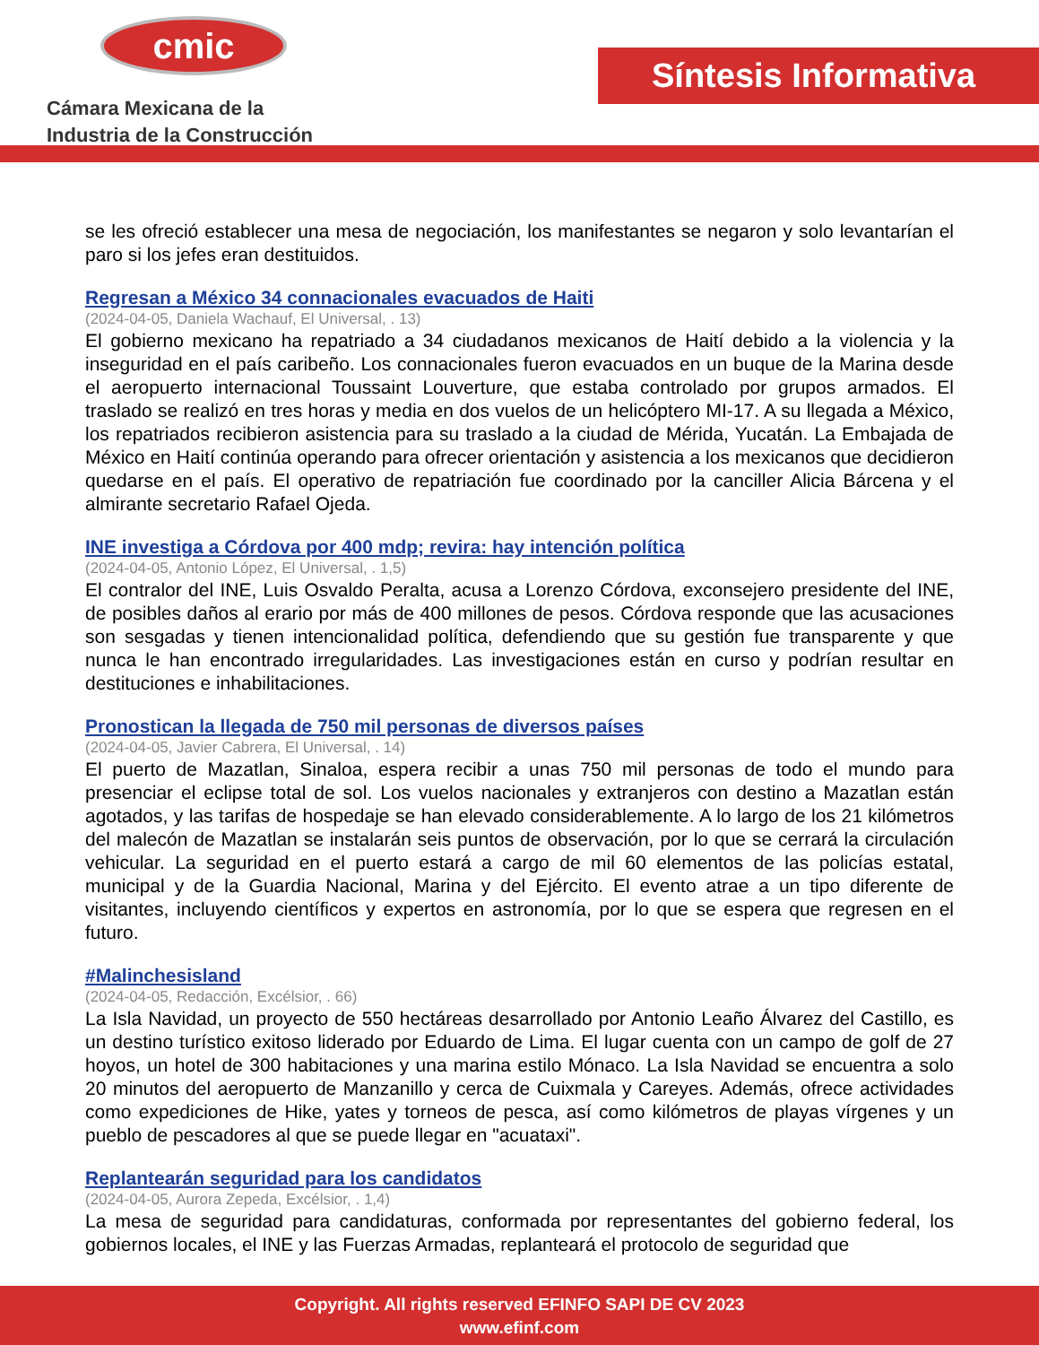cmic
Cámara Mexicana de la
Industria de la Construcción
Síntesis Informativa
se les ofreció establecer una mesa de negociación, los manifestantes se negaron y solo levantarían el paro si los jefes eran destituidos.
Regresan a México 34 connacionales evacuados de Haiti
(2024-04-05, Daniela Wachauf, El Universal, . 13)
El gobierno mexicano ha repatriado a 34 ciudadanos mexicanos de Haití debido a la violencia y la inseguridad en el país caribeño. Los connacionales fueron evacuados en un buque de la Marina desde el aeropuerto internacional Toussaint Louverture, que estaba controlado por grupos armados. El traslado se realizó en tres horas y media en dos vuelos de un helicóptero MI-17. A su llegada a México, los repatriados recibieron asistencia para su traslado a la ciudad de Mérida, Yucatán. La Embajada de México en Haití continúa operando para ofrecer orientación y asistencia a los mexicanos que decidieron quedarse en el país. El operativo de repatriación fue coordinado por la canciller Alicia Bárcena y el almirante secretario Rafael Ojeda.
INE investiga a Córdova por 400 mdp; revira: hay intención política
(2024-04-05, Antonio López, El Universal, . 1,5)
El contralor del INE, Luis Osvaldo Peralta, acusa a Lorenzo Córdova, exconsejero presidente del INE, de posibles daños al erario por más de 400 millones de pesos. Córdova responde que las acusaciones son sesgadas y tienen intencionalidad política, defendiendo que su gestión fue transparente y que nunca le han encontrado irregularidades. Las investigaciones están en curso y podrían resultar en destituciones e inhabilitaciones.
Pronostican la llegada de 750 mil personas de diversos países
(2024-04-05, Javier Cabrera, El Universal, . 14)
El puerto de Mazatlan, Sinaloa, espera recibir a unas 750 mil personas de todo el mundo para presenciar el eclipse total de sol. Los vuelos nacionales y extranjeros con destino a Mazatlan están agotados, y las tarifas de hospedaje se han elevado considerablemente. A lo largo de los 21 kilómetros del malecón de Mazatlan se instalarán seis puntos de observación, por lo que se cerrará la circulación vehicular. La seguridad en el puerto estará a cargo de mil 60 elementos de las policías estatal, municipal y de la Guardia Nacional, Marina y del Ejército. El evento atrae a un tipo diferente de visitantes, incluyendo científicos y expertos en astronomía, por lo que se espera que regresen en el futuro.
#Malinchesisland
(2024-04-05, Redacción, Excélsior, . 66)
La Isla Navidad, un proyecto de 550 hectáreas desarrollado por Antonio Leaño Álvarez del Castillo, es un destino turístico exitoso liderado por Eduardo de Lima. El lugar cuenta con un campo de golf de 27 hoyos, un hotel de 300 habitaciones y una marina estilo Mónaco. La Isla Navidad se encuentra a solo 20 minutos del aeropuerto de Manzanillo y cerca de Cuixmala y Careyes. Además, ofrece actividades como expediciones de Hike, yates y torneos de pesca, así como kilómetros de playas vírgenes y un pueblo de pescadores al que se puede llegar en "acuataxi".
Replantearán seguridad para los candidatos
(2024-04-05, Aurora Zepeda, Excélsior, . 1,4)
La mesa de seguridad para candidaturas, conformada por representantes del gobierno federal, los gobiernos locales, el INE y las Fuerzas Armadas, replanteará el protocolo de seguridad que
Copyright. All rights reserved EFINFO SAPI DE CV 2023
www.efinf.com